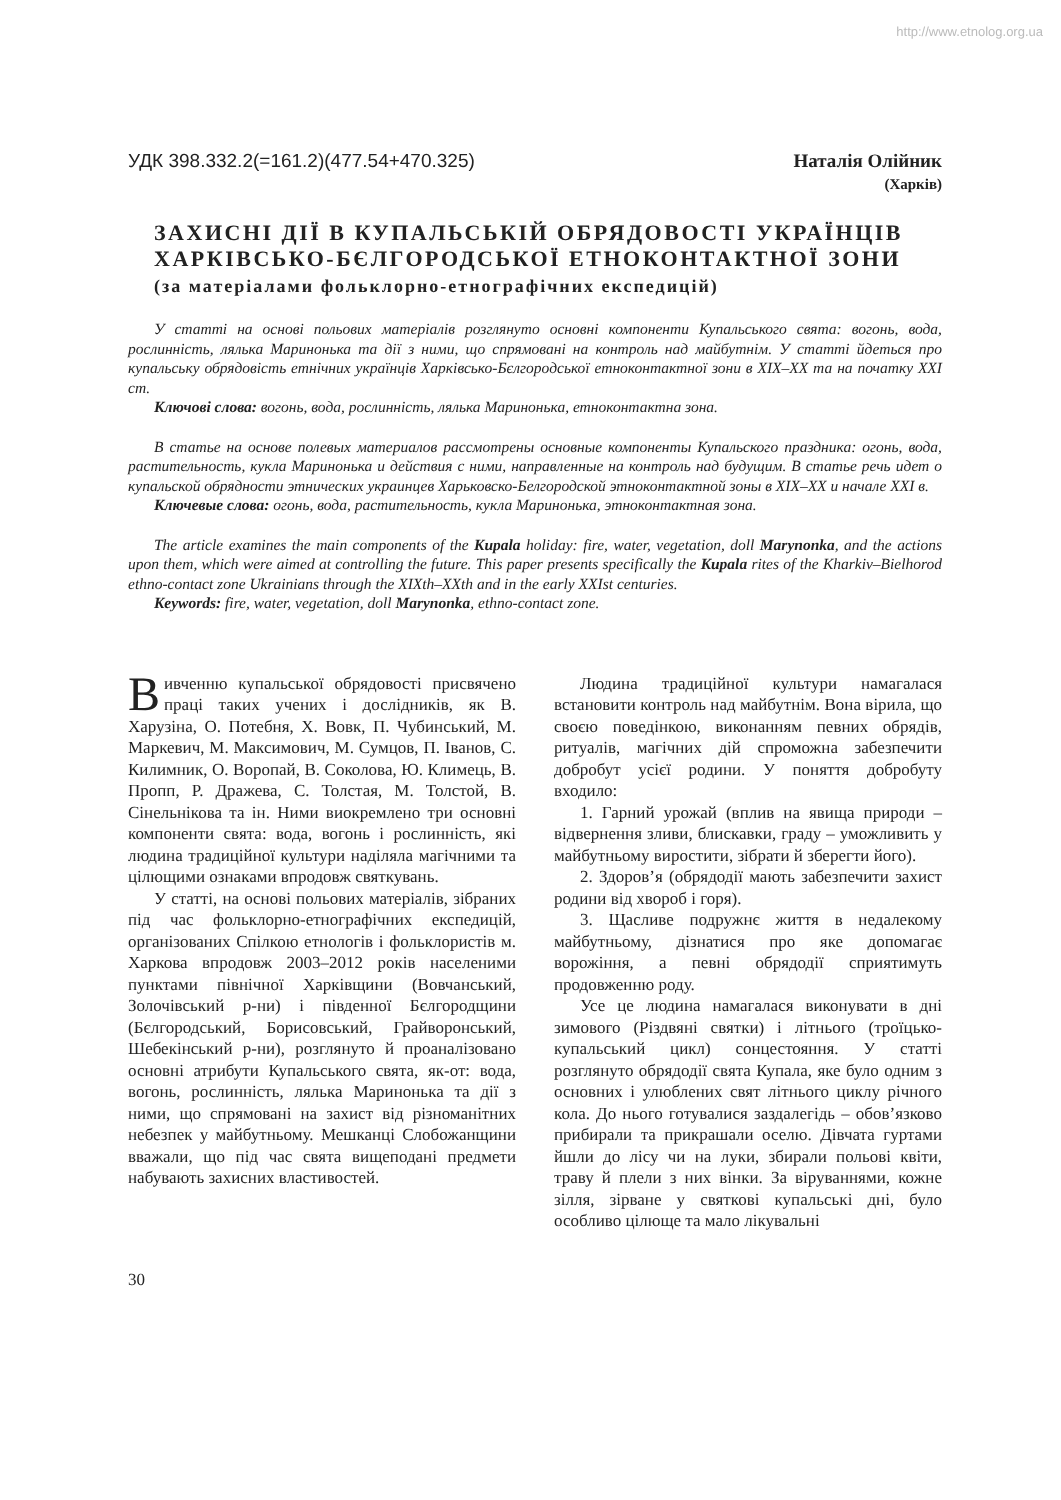http://www.etnolog.org.ua
УДК 398.332.2(=161.2)(477.54+470.325)
Наталія Олійник
(Харків)
ЗАХИСНІ ДІЇ В КУПАЛЬСЬКІЙ ОБРЯДОВОСТІ УКРАЇНЦІВ ХАРКІВСЬКО-БЄЛГОРОДСЬКОЇ ЕТНОКОНТАКТНОЇ ЗОНИ
(за матеріалами фольклорно-етнографічних експедицій)
У статті на основі польових матеріалів розглянуто основні компоненти Купальського свята: вогонь, вода, рослинність, лялька Маринонька та дії з ними, що спрямовані на контроль над майбутнім. У статті йдеться про купальську обрядовість етнічних українців Харківсько-Бєлгородської етноконтактної зони в XIX–XX та на початку XXI ст.
Ключові слова: вогонь, вода, рослинність, лялька Маринонька, етноконтактна зона.
В статье на основе полевых материалов рассмотрены основные компоненты Купальского праздника: огонь, вода, растительность, кукла Маринонька и действия с ними, направленные на контроль над будущим. В статье речь идет о купальской обрядности этнических украинцев Харьковско-Белгородской этноконтактной зоны в XIX–XX и начале XXI в.
Ключевые слова: огонь, вода, растительность, кукла Маринонька, этноконтактная зона.
The article examines the main components of the Kupala holiday: fire, water, vegetation, doll Marynonka, and the actions upon them, which were aimed at controlling the future. This paper presents specifically the Kupala rites of the Kharkiv–Bielhorod ethno-contact zone Ukrainians through the XIXth–XXth and in the early XXIst centuries.
Keywords: fire, water, vegetation, doll Marynonka, ethno-contact zone.
Вивченню купальської обрядовості присвячено праці таких учених і дослідників, як В. Харузіна, О. Потебня, Х. Вовк, П. Чубинський, М. Маркевич, М. Максимович, М. Сумцов, П. Іванов, С. Килимник, О. Воропай, В. Соколова, Ю. Климець, В. Пропп, Р. Дражева, С. Толстая, М. Толстой, В. Сінельнікова та ін. Ними виокремлено три основні компоненти свята: вода, вогонь і рослинність, які людина традиційної культури наділяла магічними та цілющими ознаками впродовж святкувань.
У статті, на основі польових матеріалів, зібраних під час фольклорно-етнографічних експедицій, організованих Спілкою етнологів і фольклористів м. Харкова впродовж 2003–2012 років населеними пунктами північної Харківщини (Вовчанський, Золочівський р-ни) і південної Бєлгородщини (Бєлгородський, Борисовський, Грайворонський, Шебекінський р-ни), розглянуто й проаналізовано основні атрибути Купальського свята, як-от: вода, вогонь, рослинність, лялька Маринонька та дії з ними, що спрямовані на захист від різноманітних небезпек у майбутньому. Мешканці Слобожанщини вважали, що під час свята вищеподані предмети набувають захисних властивостей.
Людина традиційної культури намагалася встановити контроль над майбутнім. Вона вірила, що своєю поведінкою, виконанням певних обрядів, ритуалів, магічних дій спроможна забезпечити добробут усієї родини. У поняття добробуту входило:
1. Гарний урожай (вплив на явища природи – відвернення зливи, блискавки, граду – уможливить у майбутньому виростити, зібрати й зберегти його).
2. Здоров’я (обрядодії мають забезпечити захист родини від хвороб і горя).
3. Щасливе подружнє життя в недалекому майбутньому, дізнатися про яке допомагає ворожіння, а певні обрядодії сприятимуть продовженню роду.
Усе це людина намагалася виконувати в дні зимового (Різдвяні святки) і літнього (троїцько-купальський цикл) сонцестояння. У статті розглянуто обрядодії свята Купала, яке було одним з основних і улюблених свят літнього циклу річного кола. До нього готувалися заздалегідь – обов’язково прибирали та прикрашали оселю. Дівчата гуртами йшли до лісу чи на луки, збирали польові квіти, траву й плели з них вінки. За віруваннями, кожне зілля, зірване у святкові купальські дні, було особливо цілюще та мало лікувальні
30